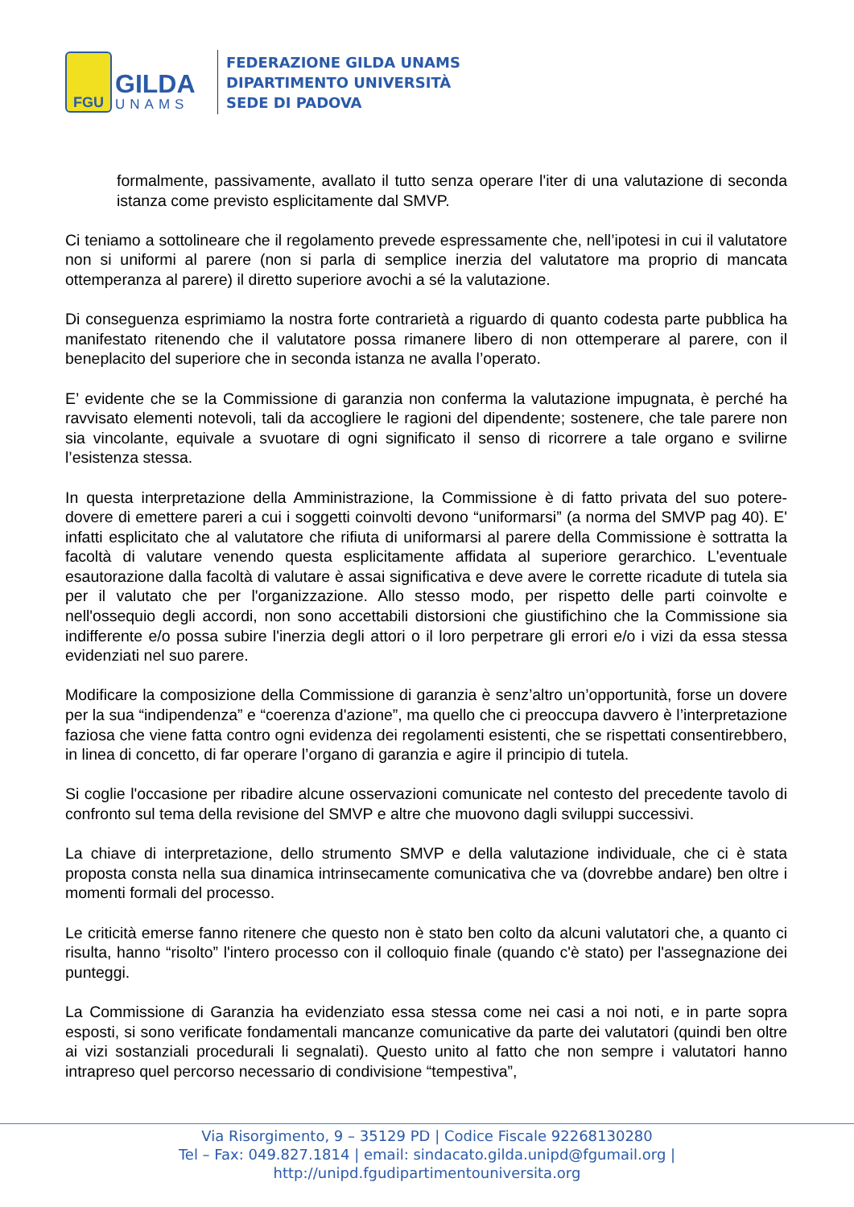FGU
GILDA
UNAMS
FEDERAZIONE GILDA UNAMS
DIPARTIMENTO UNIVERSITÀ
SEDE DI PADOVA
formalmente, passivamente, avallato il tutto senza operare l'iter di una valutazione di seconda istanza come previsto esplicitamente dal SMVP.
Ci teniamo a sottolineare che il regolamento prevede espressamente che, nell’ipotesi in cui il valutatore non si uniformi al parere (non si parla di semplice inerzia del valutatore ma proprio di mancata ottemperanza al parere) il diretto superiore avochi a sé la valutazione.
Di conseguenza esprimiamo la nostra forte contrarietà a riguardo di quanto codesta parte pubblica ha manifestato ritenendo che il valutatore possa rimanere libero di non ottemperare al parere, con il beneplacito del superiore che in seconda istanza ne avalla l’operato.
E’ evidente che se la Commissione di garanzia non conferma la valutazione impugnata, è perché ha ravvisato elementi notevoli, tali da accogliere le ragioni del dipendente; sostenere, che tale parere non sia vincolante, equivale a svuotare di ogni significato il senso di ricorrere a tale organo e svilirne l’esistenza stessa.
In questa interpretazione della Amministrazione, la Commissione è di fatto privata del suo potere-dovere di emettere pareri a cui i soggetti coinvolti devono “uniformarsi” (a norma del SMVP pag 40). E' infatti esplicitato che al valutatore che rifiuta di uniformarsi al parere della Commissione è sottratta la facoltà di valutare venendo questa esplicitamente affidata al superiore gerarchico. L'eventuale esautorazione dalla facoltà di valutare è assai significativa e deve avere le corrette ricadute di tutela sia per il valutato che per l'organizzazione. Allo stesso modo, per rispetto delle parti coinvolte e nell'ossequio degli accordi, non sono accettabili distorsioni che giustifichino che la Commissione sia indifferente e/o possa subire l'inerzia degli attori o il loro perpetrare gli errori e/o i vizi da essa stessa evidenziati nel suo parere.
Modificare la composizione della Commissione di garanzia è senz’altro un’opportunità, forse un dovere per la sua “indipendenza” e “coerenza d'azione”, ma quello che ci preoccupa davvero è l’interpretazione faziosa che viene fatta contro ogni evidenza dei regolamenti esistenti, che se rispettati consentirebbero, in linea di concetto, di far operare l’organo di garanzia e agire il principio di tutela.
Si coglie l'occasione per ribadire alcune osservazioni comunicate nel contesto del precedente tavolo di confronto sul tema della revisione del SMVP e altre che muovono dagli sviluppi successivi.
La chiave di interpretazione, dello strumento SMVP e della valutazione individuale, che ci è stata proposta consta nella sua dinamica intrinsecamente comunicativa che va (dovrebbe andare) ben oltre i momenti formali del processo.
Le criticità emerse fanno ritenere che questo non è stato ben colto da alcuni valutatori che, a quanto ci risulta, hanno “risolto” l'intero processo con il colloquio finale (quando c'è stato) per l'assegnazione dei punteggi.
La Commissione di Garanzia ha evidenziato essa stessa come nei casi a noi noti, e in parte sopra esposti, si sono verificate fondamentali mancanze comunicative da parte dei valutatori (quindi ben oltre ai vizi sostanziali procedurali li segnalati). Questo unito al fatto che non sempre i valutatori hanno intrapreso quel percorso necessario di condivisione “tempestiva”,
Via Risorgimento, 9 – 35129 PD | Codice Fiscale 92268130280
Tel – Fax: 049.827.1814 | email: sindacato.gilda.unipd@fgumail.org |
http://unipd.fgudipartimentouniversita.org